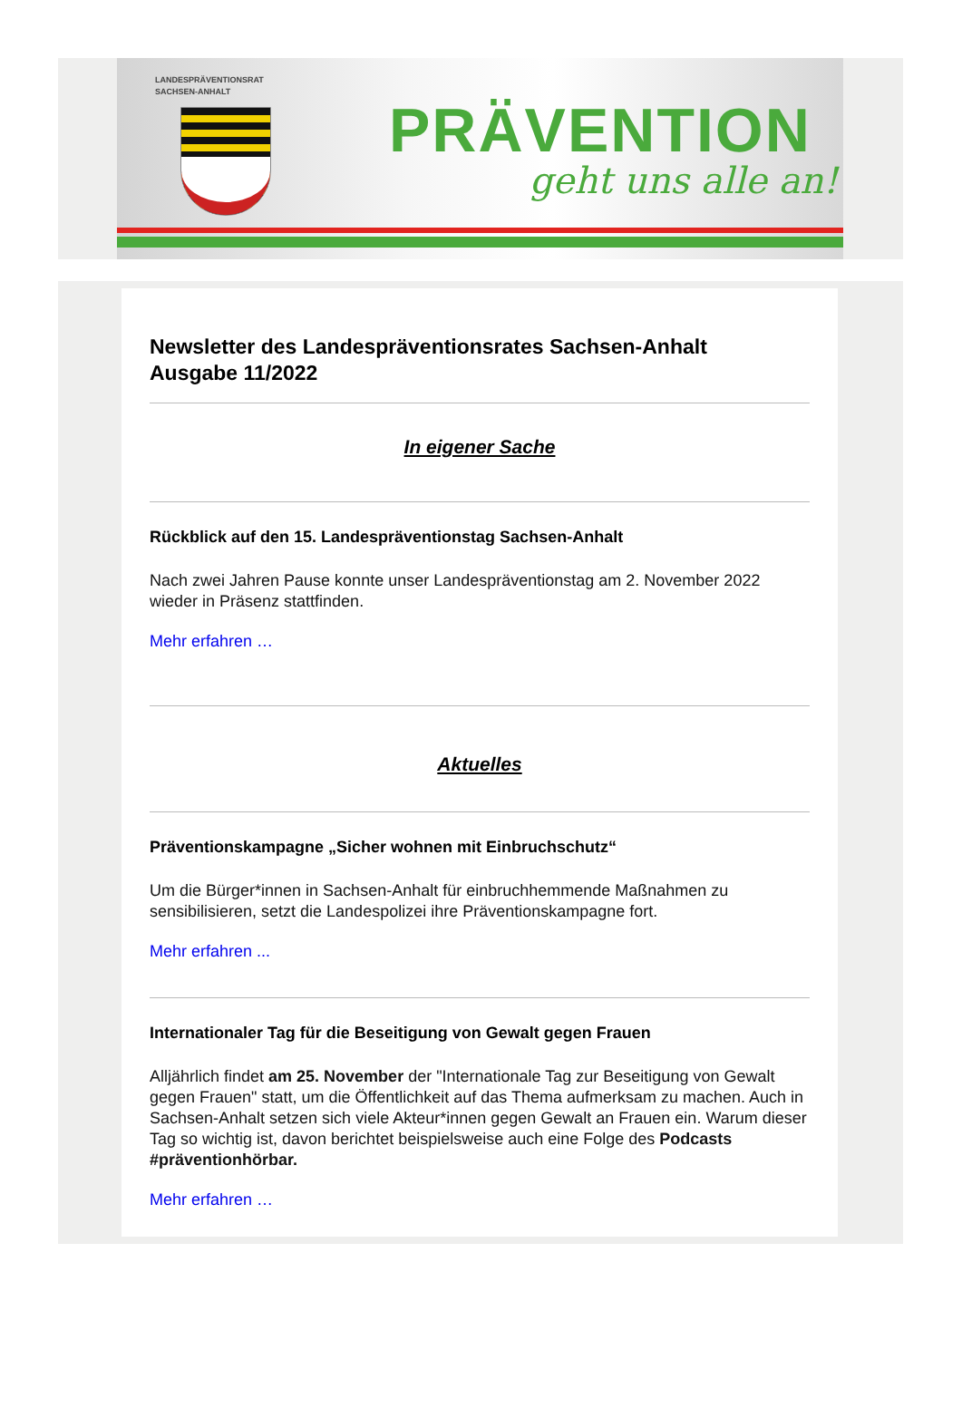LANDESPRÄVENTIONSRAT
SACHSEN-ANHALT
PRÄVENTION
geht uns alle an!
Newsletter des Landespräventionsrates Sachsen-Anhalt
Ausgabe 11/2022
In eigener Sache
Rückblick auf den 15. Landespräventionstag Sachsen-Anhalt
Nach zwei Jahren Pause konnte unser Landespräventionstag am 2. November 2022 wieder in Präsenz stattfinden.
Mehr erfahren …
Aktuelles
Präventionskampagne „Sicher wohnen mit Einbruchschutz“
Um die Bürger*innen in Sachsen-Anhalt für einbruchhemmende Maßnahmen zu sensibilisieren, setzt die Landespolizei ihre Präventionskampagne fort.
Mehr erfahren ...
Internationaler Tag für die Beseitigung von Gewalt gegen Frauen
Alljährlich findet am 25. November der "Internationale Tag zur Beseitigung von Gewalt gegen Frauen" statt, um die Öffentlichkeit auf das Thema aufmerksam zu machen. Auch in Sachsen-Anhalt setzen sich viele Akteur*innen gegen Gewalt an Frauen ein. Warum dieser Tag so wichtig ist, davon berichtet beispielsweise auch eine Folge des Podcasts #präventionhörbar.
Mehr erfahren …